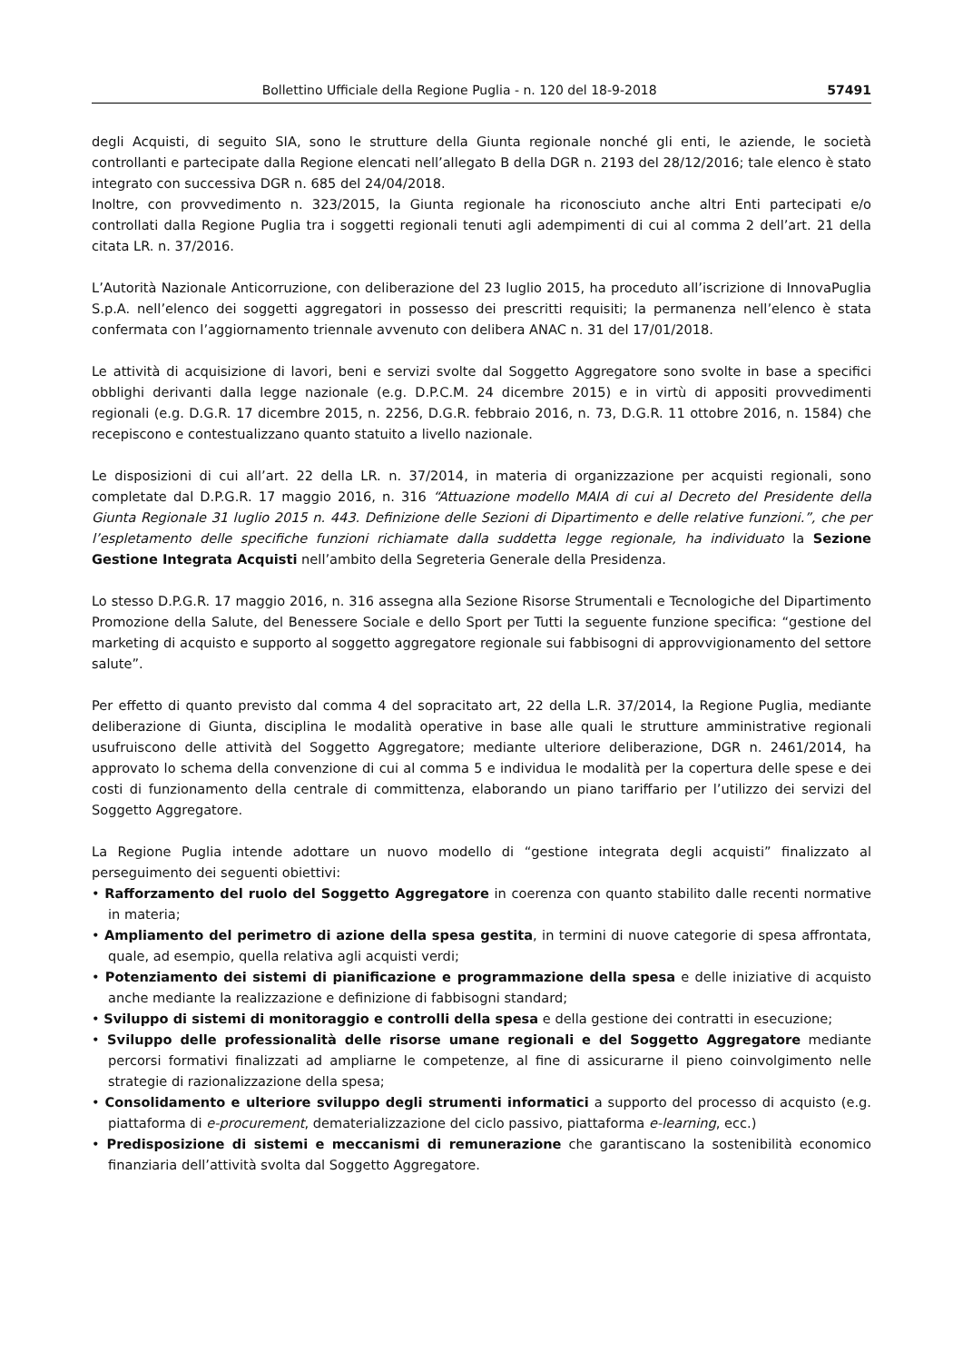Bollettino Ufficiale della Regione Puglia - n. 120 del 18-9-2018 57491
degli Acquisti, di seguito SIA, sono le strutture della Giunta regionale nonché gli enti, le aziende, le società controllanti e partecipate dalla Regione elencati nell’allegato B della DGR n. 2193 del 28/12/2016; tale elenco è stato integrato con successiva DGR n. 685 del 24/04/2018.
Inoltre, con provvedimento n. 323/2015, la Giunta regionale ha riconosciuto anche altri Enti partecipati e/o controllati dalla Regione Puglia tra i soggetti regionali tenuti agli adempimenti di cui al comma 2 dell’art. 21 della citata LR. n. 37/2016.
L’Autorità Nazionale Anticorruzione, con deliberazione del 23 luglio 2015, ha proceduto all’iscrizione di InnovaPuglia S.p.A. nell’elenco dei soggetti aggregatori in possesso dei prescritti requisiti; la permanenza nell’elenco è stata confermata con l’aggiornamento triennale avvenuto con delibera ANAC n. 31 del 17/01/2018.
Le attività di acquisizione di lavori, beni e servizi svolte dal Soggetto Aggregatore sono svolte in base a specifici obblighi derivanti dalla legge nazionale (e.g. D.P.C.M. 24 dicembre 2015) e in virtù di appositi provvedimenti regionali (e.g. D.G.R. 17 dicembre 2015, n. 2256, D.G.R. febbraio 2016, n. 73, D.G.R. 11 ottobre 2016, n. 1584) che recepiscono e contestualizzano quanto statuito a livello nazionale.
Le disposizioni di cui all’art. 22 della LR. n. 37/2014, in materia di organizzazione per acquisti regionali, sono completate dal D.P.G.R. 17 maggio 2016, n. 316 “Attuazione modello MAIA di cui al Decreto del Presidente della Giunta Regionale 31 luglio 2015 n. 443. Definizione delle Sezioni di Dipartimento e delle relative funzioni.”, che per l’espletamento delle specifiche funzioni richiamate dalla suddetta legge regionale, ha individuato la Sezione Gestione Integrata Acquisti nell’ambito della Segreteria Generale della Presidenza.
Lo stesso D.P.G.R. 17 maggio 2016, n. 316 assegna alla Sezione Risorse Strumentali e Tecnologiche del Dipartimento Promozione della Salute, del Benessere Sociale e dello Sport per Tutti la seguente funzione specifica: “gestione del marketing di acquisto e supporto al soggetto aggregatore regionale sui fabbisogni di approvvigionamento del settore salute”.
Per effetto di quanto previsto dal comma 4 del sopracitato art, 22 della L.R. 37/2014, la Regione Puglia, mediante deliberazione di Giunta, disciplina le modalità operative in base alle quali le strutture amministrative regionali usufruiscono delle attività del Soggetto Aggregatore; mediante ulteriore deliberazione, DGR n. 2461/2014, ha approvato lo schema della convenzione di cui al comma 5 e individua le modalità per la copertura delle spese e dei costi di funzionamento della centrale di committenza, elaborando un piano tariffario per l’utilizzo dei servizi del Soggetto Aggregatore.
La Regione Puglia intende adottare un nuovo modello di “gestione integrata degli acquisti” finalizzato al perseguimento dei seguenti obiettivi:
• Rafforzamento del ruolo del Soggetto Aggregatore in coerenza con quanto stabilito dalle recenti normative in materia;
• Ampliamento del perimetro di azione della spesa gestita, in termini di nuove categorie di spesa affrontata, quale, ad esempio, quella relativa agli acquisti verdi;
• Potenziamento dei sistemi di pianificazione e programmazione della spesa e delle iniziative di acquisto anche mediante la realizzazione e definizione di fabbisogni standard;
• Sviluppo di sistemi di monitoraggio e controlli della spesa e della gestione dei contratti in esecuzione;
• Sviluppo delle professionalità delle risorse umane regionali e del Soggetto Aggregatore mediante percorsi formativi finalizzati ad ampliarne le competenze, al fine di assicurarne il pieno coinvolgimento nelle strategie di razionalizzazione della spesa;
• Consolidamento e ulteriore sviluppo degli strumenti informatici a supporto del processo di acquisto (e.g. piattaforma di e-procurement, dematerializzazione del ciclo passivo, piattaforma e-learning, ecc.)
• Predisposizione di sistemi e meccanismi di remunerazione che garantiscano la sostenibilità economico finanziaria dell’attività svolta dal Soggetto Aggregatore.